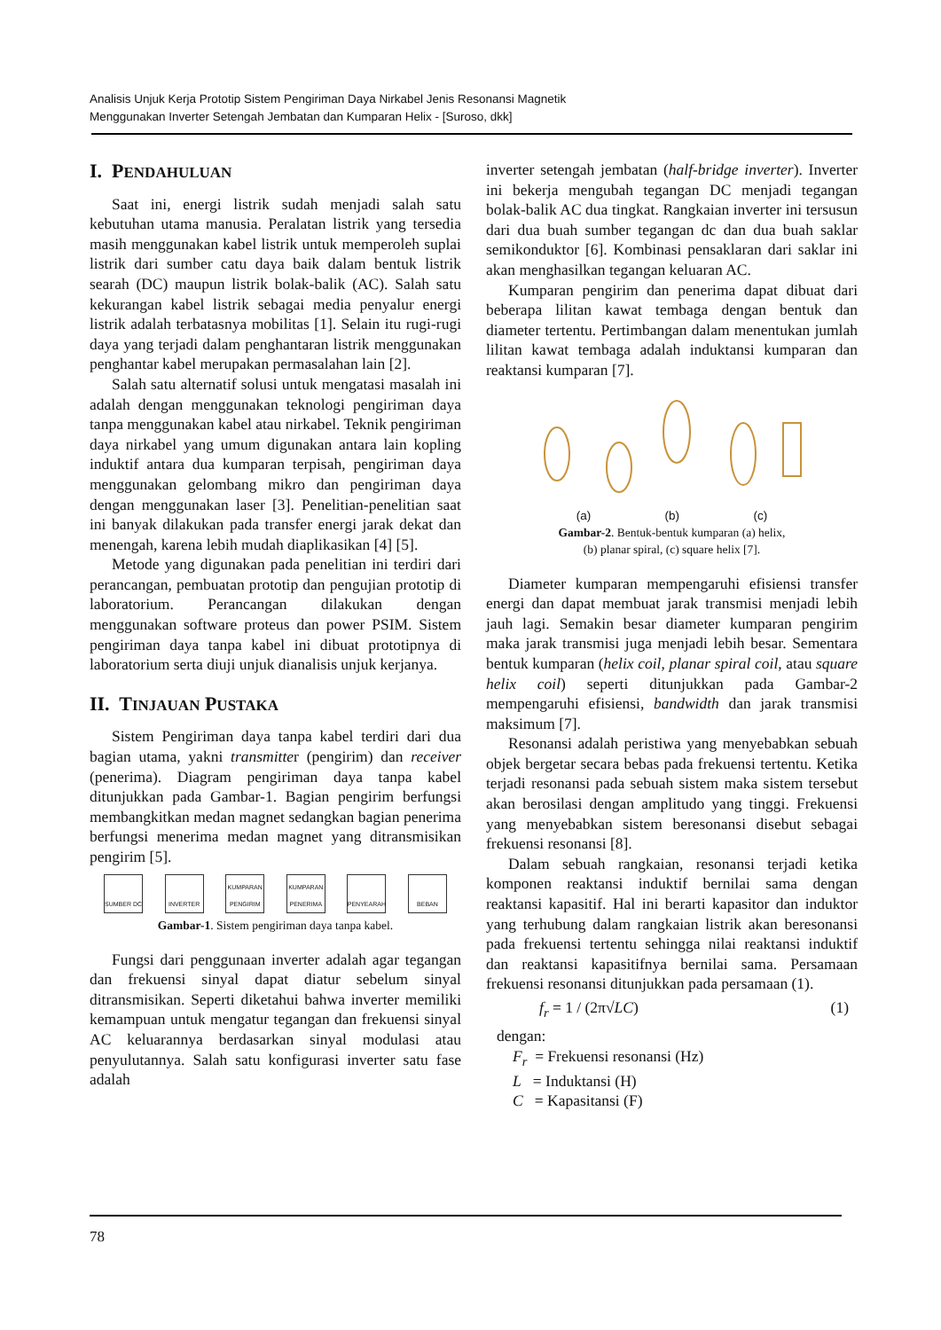Analisis Unjuk Kerja Prototip Sistem Pengiriman Daya Nirkabel Jenis Resonansi Magnetik
Menggunakan Inverter Setengah Jembatan dan Kumparan Helix - [Suroso, dkk]
I. PENDAHULUAN
Saat ini, energi listrik sudah menjadi salah satu kebutuhan utama manusia. Peralatan listrik yang tersedia masih menggunakan kabel listrik untuk memperoleh suplai listrik dari sumber catu daya baik dalam bentuk listrik searah (DC) maupun listrik bolak-balik (AC). Salah satu kekurangan kabel listrik sebagai media penyalur energi listrik adalah terbatasnya mobilitas [1]. Selain itu rugi-rugi daya yang terjadi dalam penghantaran listrik menggunakan penghantar kabel merupakan permasalahan lain [2].
Salah satu alternatif solusi untuk mengatasi masalah ini adalah dengan menggunakan teknologi pengiriman daya tanpa menggunakan kabel atau nirkabel. Teknik pengiriman daya nirkabel yang umum digunakan antara lain kopling induktif antara dua kumparan terpisah, pengiriman daya menggunakan gelombang mikro dan pengiriman daya dengan menggunakan laser [3]. Penelitian-penelitian saat ini banyak dilakukan pada transfer energi jarak dekat dan menengah, karena lebih mudah diaplikasikan [4] [5].
Metode yang digunakan pada penelitian ini terdiri dari perancangan, pembuatan prototip dan pengujian prototip di laboratorium. Perancangan dilakukan dengan menggunakan software proteus dan power PSIM. Sistem pengiriman daya tanpa kabel ini dibuat prototipnya di laboratorium serta diuji unjuk dianalisis unjuk kerjanya.
II. TINJAUAN PUSTAKA
Sistem Pengiriman daya tanpa kabel terdiri dari dua bagian utama, yakni transmitter (pengirim) dan receiver (penerima). Diagram pengiriman daya tanpa kabel ditunjukkan pada Gambar-1. Bagian pengirim berfungsi membangkitkan medan magnet sedangkan bagian penerima berfungsi menerima medan magnet yang ditransmisikan pengirim [5].
SUMBER DC INVERTER KUMPARAN PENGIRIM
KUMPARAN PENERIMA
PENYEARAH BEBAN
Gambar-1. Sistem pengiriman daya tanpa kabel.
Fungsi dari penggunaan inverter adalah agar tegangan dan frekuensi sinyal dapat diatur sebelum sinyal ditransmisikan. Seperti diketahui bahwa inverter memiliki kemampuan untuk mengatur tegangan dan frekuensi sinyal AC keluarannya berdasarkan sinyal modulasi atau penyulutannya. Salah satu konfigurasi inverter satu fase adalah
inverter setengah jembatan (half-bridge inverter). Inverter ini bekerja mengubah tegangan DC menjadi tegangan bolak-balik AC dua tingkat. Rangkaian inverter ini tersusun dari dua buah sumber tegangan dc dan dua buah saklar semikonduktor [6]. Kombinasi pensaklaran dari saklar ini akan menghasilkan tegangan keluaran AC.
Kumparan pengirim dan penerima dapat dibuat dari beberapa lilitan kawat tembaga dengan bentuk dan diameter tertentu. Pertimbangan dalam menentukan jumlah lilitan kawat tembaga adalah induktansi kumparan dan reaktansi kumparan [7].
(a) (b) (c)
Gambar-2. Bentuk-bentuk kumparan (a) helix,
(b) planar spiral, (c) square helix [7].
Diameter kumparan mempengaruhi efisiensi transfer energi dan dapat membuat jarak transmisi menjadi lebih jauh lagi. Semakin besar diameter kumparan pengirim maka jarak transmisi juga menjadi lebih besar. Sementara bentuk kumparan (helix coil, planar spiral coil, atau square helix coil) seperti ditunjukkan pada Gambar-2 mempengaruhi efisiensi, bandwidth dan jarak transmisi maksimum [7].
Resonansi adalah peristiwa yang menyebabkan sebuah objek bergetar secara bebas pada frekuensi tertentu. Ketika terjadi resonansi pada sebuah sistem maka sistem tersebut akan berosilasi dengan amplitudo yang tinggi. Frekuensi yang menyebabkan sistem beresonansi disebut sebagai frekuensi resonansi [8].
Dalam sebuah rangkaian, resonansi terjadi ketika komponen reaktansi induktif bernilai sama dengan reaktansi kapasitif. Hal ini berarti kapasitor dan induktor yang terhubung dalam rangkaian listrik akan beresonansi pada frekuensi tertentu sehingga nilai reaktansi induktif dan reaktansi kapasitifnya bernilai sama. Persamaan frekuensi resonansi ditunjukkan pada persamaan (1).
f<sub>r</sub> = 1 / (2π√LC) (1)
dengan:
F<sub>r</sub> = Frekuensi resonansi (Hz)
L = Induktansi (H)
C = Kapasitansi (F)
78